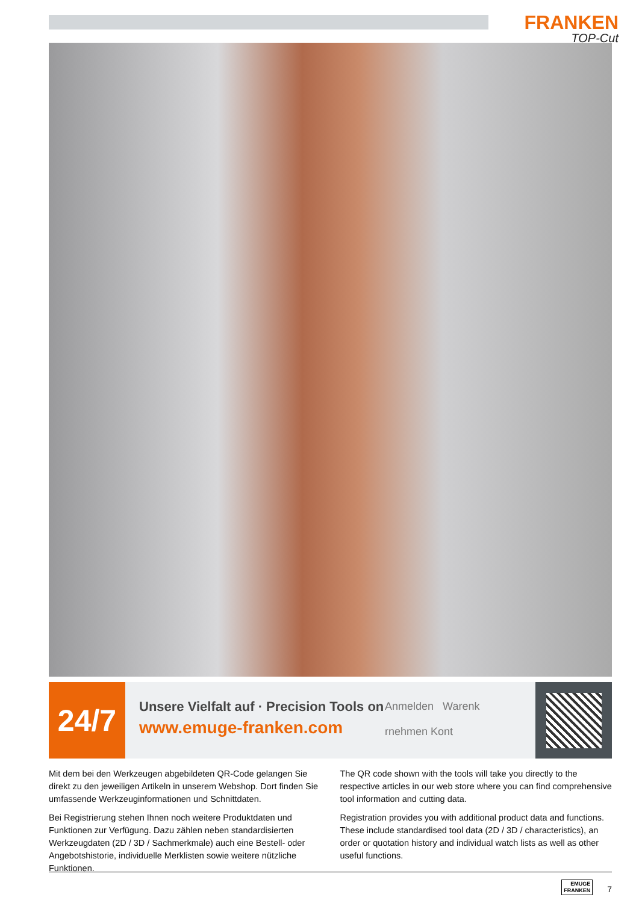FRANKEN
TOP-Cut
24/7
Unsere Vielfalt auf · Precision Tools on
www.emuge-franken.com
Anmelden Warenk
rnehmen Kont
Mit dem bei den Werkzeugen abgebildeten QR-Code gelangen Sie direkt zu den jeweiligen Artikeln in unserem Webshop. Dort finden Sie umfassende Werkzeuginformationen und Schnittdaten.
Bei Registrierung stehen Ihnen noch weitere Produktdaten und Funktionen zur Verfügung. Dazu zählen neben standardisierten Werkzeugdaten (2D / 3D / Sachmerkmale) auch eine Bestell- oder Angebotshistorie, individuelle Merklisten sowie weitere nützliche Funktionen.
The QR code shown with the tools will take you directly to the respective articles in our web store where you can find comprehensive tool information and cutting data.
Registration provides you with additional product data and functions. These include standardised tool data (2D / 3D / characteristics), an order or quotation history and individual watch lists as well as other useful functions.
EMUGE
FRANKEN 7